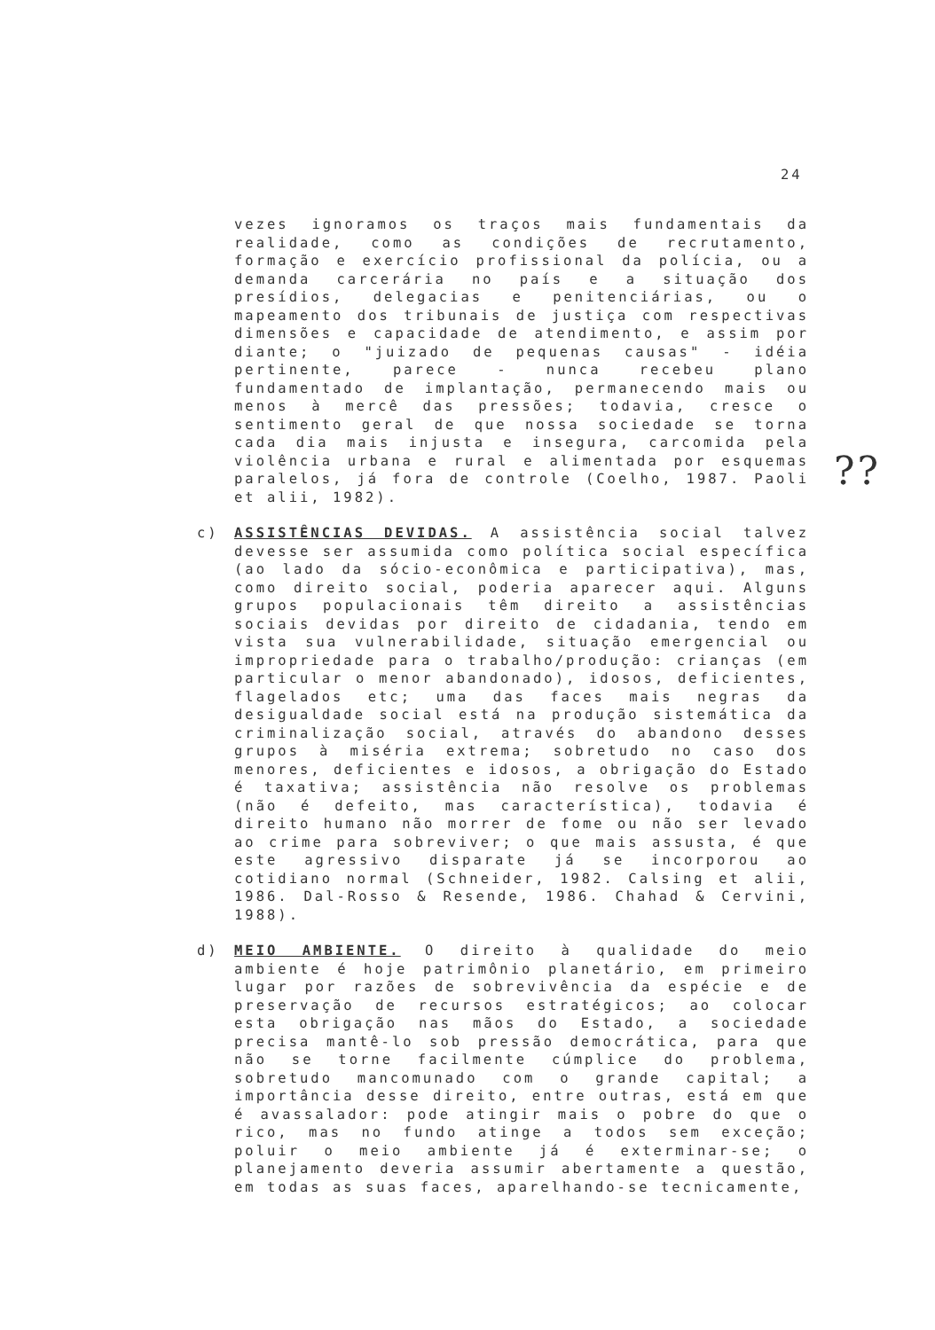24
vezes ignoramos os traços mais fundamentais da realidade, como as condições de recrutamento, formação e exercício profissional da polícia, ou a demanda carcerária no país e a situação dos presídios, delegacias e penitenciárias, ou o mapeamento dos tribunais de justiça com respectivas dimensões e capacidade de atendimento, e assim por diante; o "juizado de pequenas causas" - idéia pertinente, parece - nunca recebeu plano fundamentado de implantação, permanecendo mais ou menos à mercê das pressões; todavia, cresce o sentimento geral de que nossa sociedade se torna cada dia mais injusta e insegura, carcomida pela violência urbana e rural e alimentada por esquemas paralelos, já fora de controle (Coelho, 1987. Paoli et alii, 1982).
c) ASSISTÊNCIAS DEVIDAS. A assistência social talvez devesse ser assumida como política social específica (ao lado da sócio-econômica e participativa), mas, como direito social, poderia aparecer aqui. Alguns grupos populacionais têm direito a assistências sociais devidas por direito de cidadania, tendo em vista sua vulnerabilidade, situação emergencial ou impropriedade para o trabalho/produção: crianças (em particular o menor abandonado), idosos, deficientes, flagelados etc; uma das faces mais negras da desigualdade social está na produção sistemática da criminalização social, através do abandono desses grupos à miséria extrema; sobretudo no caso dos menores, deficientes e idosos, a obrigação do Estado é taxativa; assistência não resolve os problemas (não é defeito, mas característica), todavia é direito humano não morrer de fome ou não ser levado ao crime para sobreviver; o que mais assusta, é que este agressivo disparate já se incorporou ao cotidiano normal (Schneider, 1982. Calsing et alii, 1986. Dal-Rosso & Resende, 1986. Chahad & Cervini, 1988).
d) MEIO AMBIENTE. O direito à qualidade do meio ambiente é hoje patrimônio planetário, em primeiro lugar por razões de sobrevivência da espécie e de preservação de recursos estratégicos; ao colocar esta obrigação nas mãos do Estado, a sociedade precisa mantê-lo sob pressão democrática, para que não se torne facilmente cúmplice do problema, sobretudo mancomunado com o grande capital; a importância desse direito, entre outras, está em que é avassalador: pode atingir mais o pobre do que o rico, mas no fundo atinge a todos sem exceção; poluir o meio ambiente já é exterminar-se; o planejamento deveria assumir abertamente a questão, em todas as suas faces, aparelhando-se tecnicamente,
??